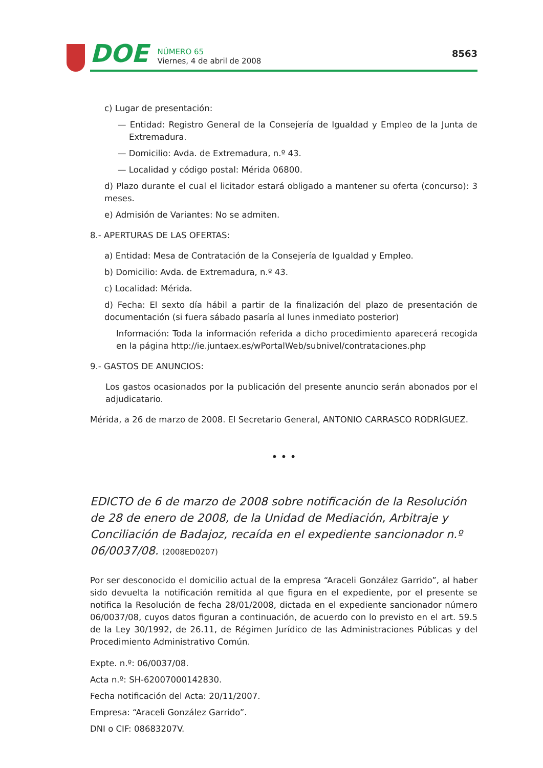DOE
NÚMERO 65
Viernes, 4 de abril de 2008
8563
c) Lugar de presentación:
— Entidad: Registro General de la Consejería de Igualdad y Empleo de la Junta de Extremadura.
— Domicilio: Avda. de Extremadura, n.º 43.
— Localidad y código postal: Mérida 06800.
d) Plazo durante el cual el licitador estará obligado a mantener su oferta (concurso): 3 meses.
e) Admisión de Variantes: No se admiten.
8.- APERTURAS DE LAS OFERTAS:
a) Entidad: Mesa de Contratación de la Consejería de Igualdad y Empleo.
b) Domicilio: Avda. de Extremadura, n.º 43.
c) Localidad: Mérida.
d) Fecha: El sexto día hábil a partir de la finalización del plazo de presentación de documentación (si fuera sábado pasaría al lunes inmediato posterior)
Información: Toda la información referida a dicho procedimiento aparecerá recogida en la página http://ie.juntaex.es/wPortalWeb/subnivel/contrataciones.php
9.- GASTOS DE ANUNCIOS:
Los gastos ocasionados por la publicación del presente anuncio serán abonados por el adjudicatario.
Mérida, a 26 de marzo de 2008. El Secretario General, ANTONIO CARRASCO RODRÍGUEZ.
• • •
EDICTO de 6 de marzo de 2008 sobre notificación de la Resolución de 28 de enero de 2008, de la Unidad de Mediación, Arbitraje y Conciliación de Badajoz, recaída en el expediente sancionador n.º 06/0037/08. (2008ED0207)
Por ser desconocido el domicilio actual de la empresa “Araceli González Garrido”, al haber sido devuelta la notificación remitida al que figura en el expediente, por el presente se notifica la Resolución de fecha 28/01/2008, dictada en el expediente sancionador número 06/0037/08, cuyos datos figuran a continuación, de acuerdo con lo previsto en el art. 59.5 de la Ley 30/1992, de 26.11, de Régimen Jurídico de las Administraciones Públicas y del Procedimiento Administrativo Común.
Expte. n.º: 06/0037/08.
Acta n.º: SH-62007000142830.
Fecha notificación del Acta: 20/11/2007.
Empresa: “Araceli González Garrido”.
DNI o CIF: 08683207V.